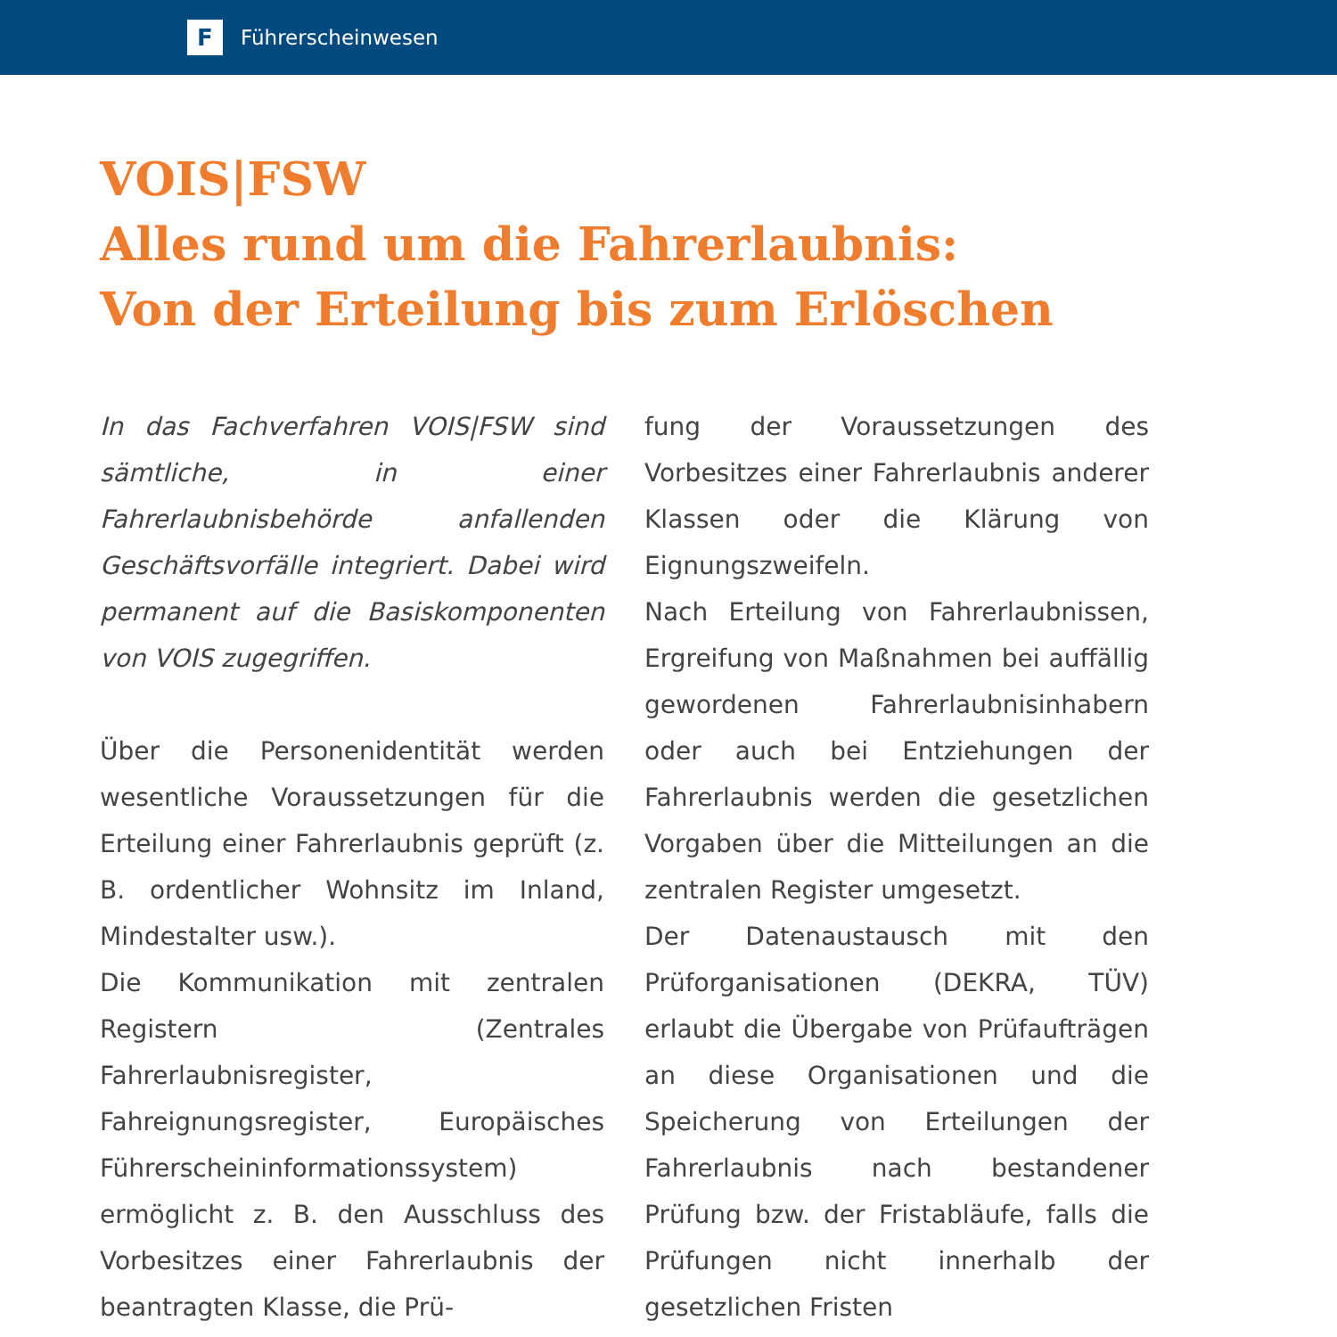F
Führerscheinwesen
VOIS|FSW
Alles rund um die Fahrerlaubnis:
Von der Erteilung bis zum Erlöschen
In das Fachverfahren VOIS|FSW sind sämtliche, in einer Fahrerlaubnisbehörde anfallenden Geschäftsvorfälle integriert. Dabei wird permanent auf die Basiskomponenten von VOIS zugegriffen.
Über die Personenidentität werden wesentliche Voraussetzungen für die Erteilung einer Fahrerlaubnis geprüft (z. B. ordentlicher Wohnsitz im Inland, Mindestalter usw.).
Die Kommunikation mit zentralen Registern (Zentrales Fahrerlaubnisregister, Fahreignungsregister, Europäisches Führerscheininformationssystem) ermöglicht z. B. den Ausschluss des Vorbesitzes einer Fahrerlaubnis der beantragten Klasse, die Prü-
fung der Voraussetzungen des Vorbesitzes einer Fahrerlaubnis anderer Klassen oder die Klärung von Eignungszweifeln.
Nach Erteilung von Fahrerlaubnissen, Ergreifung von Maßnahmen bei auffällig gewordenen Fahrerlaubnisinhabern oder auch bei Entziehungen der Fahrerlaubnis werden die gesetzlichen Vorgaben über die Mitteilungen an die zentralen Register umgesetzt.
Der Datenaustausch mit den Prüforganisationen (DEKRA, TÜV) erlaubt die Übergabe von Prüfaufträgen an diese Organisationen und die Speicherung von Erteilungen der Fahrerlaubnis nach bestandener Prüfung bzw. der Fristabläufe, falls die Prüfungen nicht innerhalb der gesetzlichen Fristen